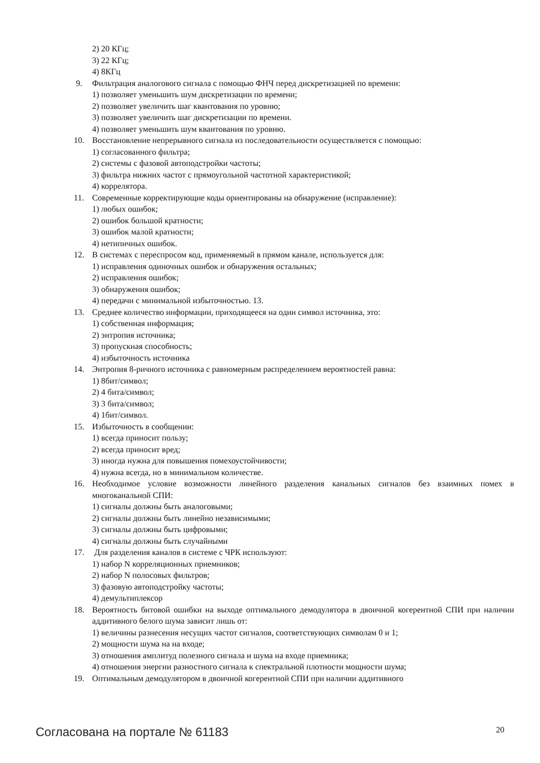2) 20 КГц;
3) 22 КГц;
4) 8КГц
9. Фильтрация аналогового сигнала с помощью ФНЧ перед дискретизацией по времени:
1) позволяет уменьшить шум дискретизации по времени;
2) позволяет увеличить шаг квантования по уровню;
3) позволяет увеличить шаг дискретизации по времени.
4) позволяет уменьшить шум квантования по уровню.
10. Восстановление непрерывного сигнала из последовательности осуществляется с помощью:
1) согласованного фильтра;
2) системы с фазовой автоподстройки частоты;
3) фильтра нижних частот с прямоугольной частотной характеристикой;
4) коррелятора.
11. Современные корректирующие коды ориентированы на обнаружение (исправление):
1) любых ошибок;
2) ошибок большой кратности;
3) ошибок малой кратности;
4) нетипичных ошибок.
12. В системах с переспросом код, применяемый в прямом канале, используется для:
1) исправления одиночных ошибок и обнаружения остальных;
2) исправления ошибок;
3) обнаружения ошибок;
4) передачи с минимальной избыточностью. 13.
13. Среднее количество информации, приходящееся на один символ источника, это:
1) собственная информация;
2) энтропия источника;
3) пропускная способность;
4) избыточность источника
14. Энтропия 8-ричного источника с равномерным распределением вероятностей равна:
1) 8бит/символ;
2) 4 бита/символ;
3) 3 бита/символ;
4) 1бит/символ.
15. Избыточность в сообщении:
1) всегда приносит пользу;
2) всегда приносит вред;
3) иногда нужна для повышения помехоустойчивости;
4) нужна всегда, но в минимальном количестве.
16. Необходимое условие возможности линейного разделения канальных сигналов без взаимных помех в многоканальной СПИ:
1) сигналы должны быть аналоговыми;
2) сигналы должны быть линейно независимыми;
3) сигналы должны быть цифровыми;
4) сигналы должны быть случайными
17. Для разделения каналов в системе с ЧРК используют:
1) набор N корреляционных приемников;
2) набор N полосовых фильтров;
3) фазовую автоподстройку частоты;
4) демультиплексор
18. Вероятность битовой ошибки на выходе оптимального демодулятора в двоичной когерентной СПИ при наличии аддитивного белого шума зависит лишь от:
1) величины разнесения несущих частот сигналов, соответствующих символам 0 и 1;
2) мощности шума на на входе;
3) отношения амплитуд полезного сигнала и шума на входе приемника;
4) отношения энергии разностного сигнала к спектральной плотности мощности шума;
19. Оптимальным демодулятором в двоичной когерентной СПИ при наличии аддитивного
Согласована на портале № 61183 20